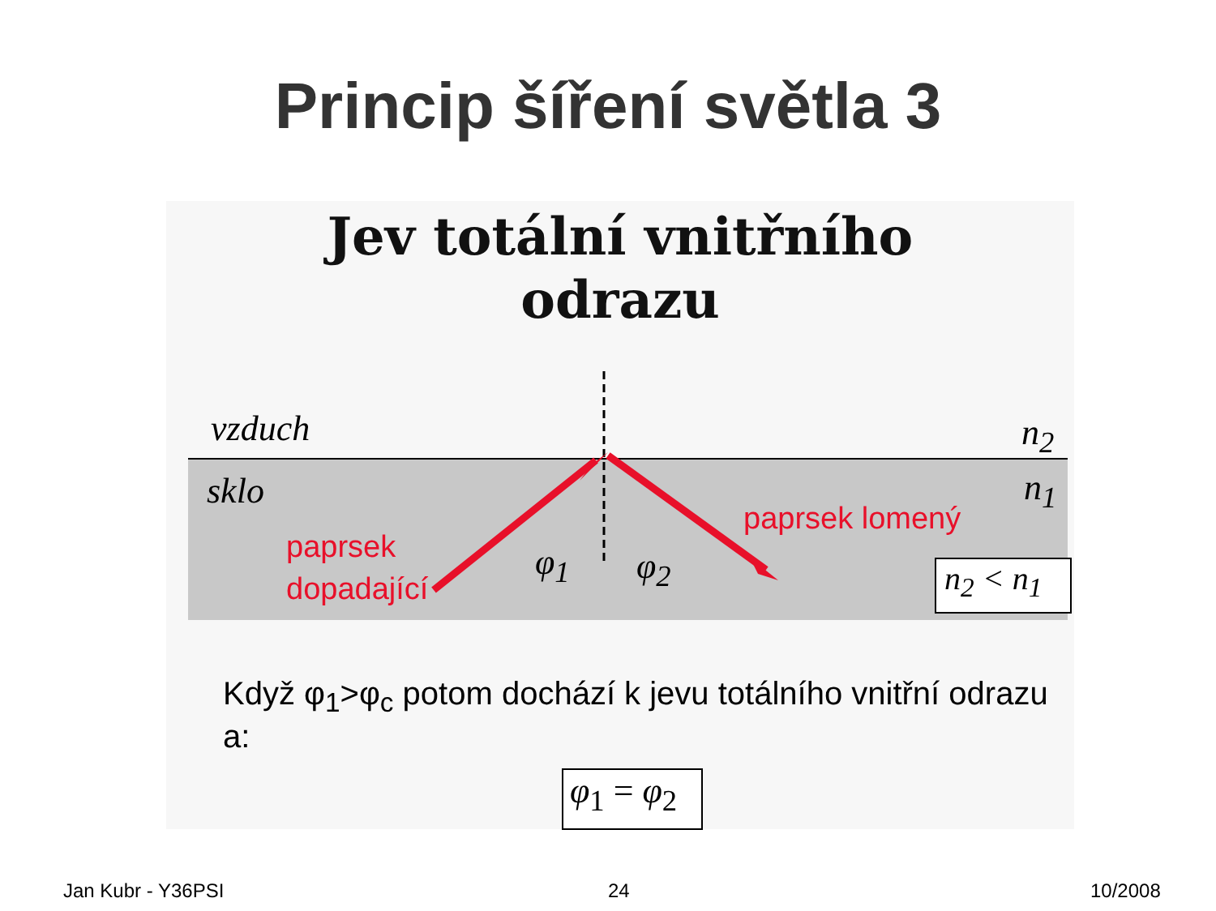Princip šíření světla 3
Jev totální vnitřního
odrazu
vzduch
sklo
n<sub>2</sub>
n<sub>1</sub>
paprsek
dopadající
paprsek lomený
φ<sub>1</sub> φ<sub>2</sub>
n<sub>2</sub> < n<sub>1</sub>
Když φ<sub>1</sub>>φ<sub>c</sub> potom dochází k jevu totálního vnitřní odrazu a:
φ<sub>1</sub> = φ<sub>2</sub>
Jan Kubr - Y36PSI 24 10/2008